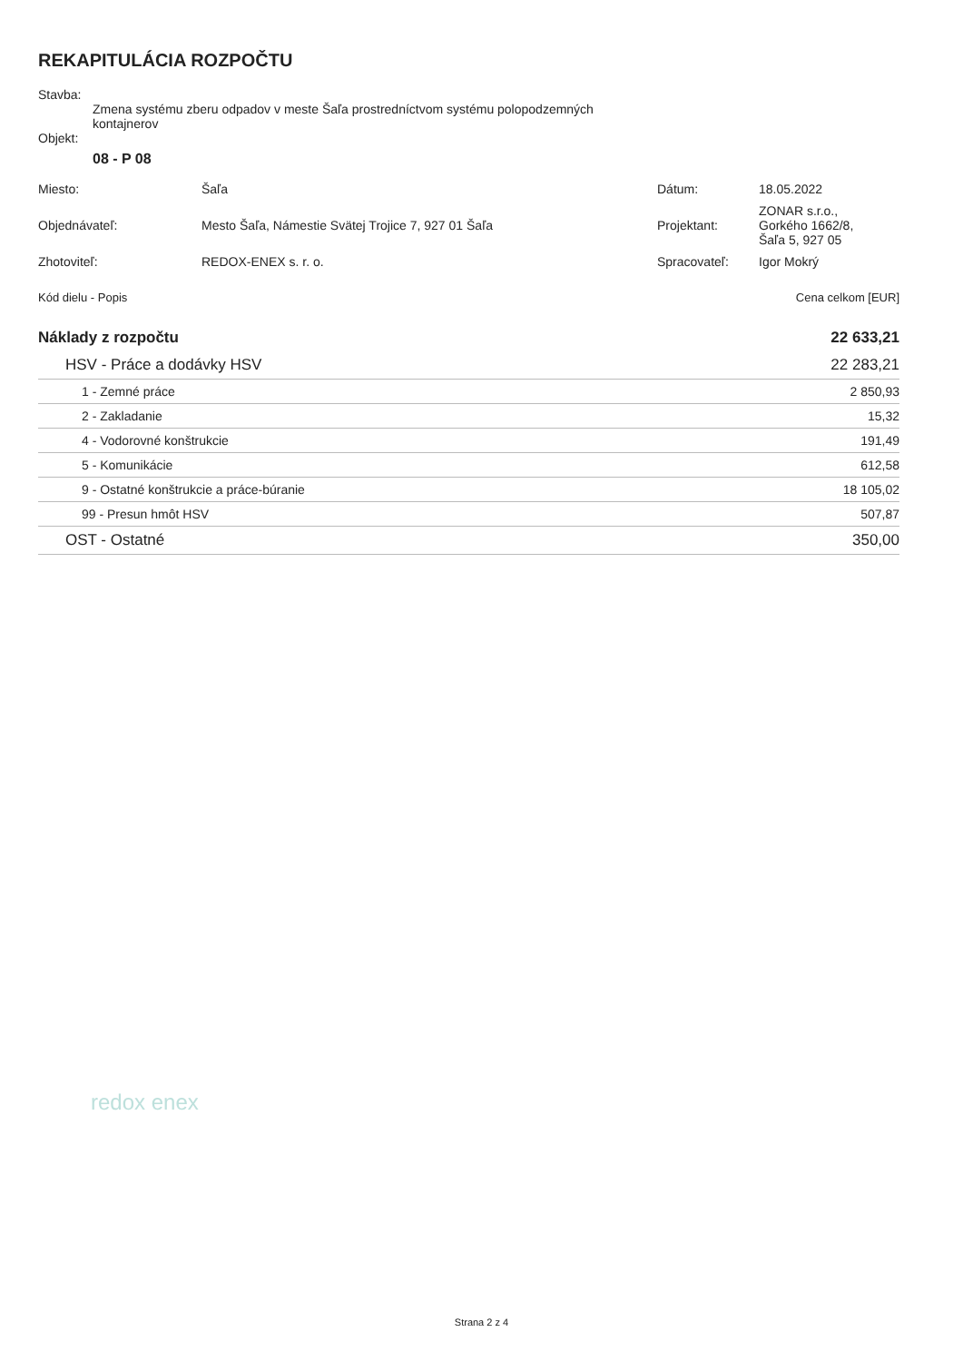REKAPITULÁCIA ROZPOČTU
Stavba:
Zmena systému zberu odpadov v meste Šaľa prostredníctvom systému polopodzemných
kontajnerov
Objekt:
08 - P 08
| Miesto: | Šaľa | Dátum: | 18.05.2022 |
| Objednávateľ: | Mesto Šaľa, Námestie Svätej Trojice 7, 927 01 Šaľa | Projektant: | ZONAR s.r.o., Gorkého 1662/8, Šaľa 5, 927 05 |
| Zhotoviteľ: | REDOX-ENEX s. r. o. | Spracovateľ: | Igor Mokrý |
Kód dielu - Popis Cena celkom [EUR]
| Náklady z rozpočtu | 22 633,21 |
| HSV - Práce a dodávky HSV | 22 283,21 |
| 1 - Zemné práce | 2 850,93 |
| 2 - Zakladanie | 15,32 |
| 4 - Vodorovné konštrukcie | 191,49 |
| 5 - Komunikácie | 612,58 |
| 9 - Ostatné konštrukcie a práce-búranie | 18 105,02 |
| 99 - Presun hmôt HSV | 507,87 |
| OST - Ostatné | 350,00 |
redox enex
Strana 2 z 4